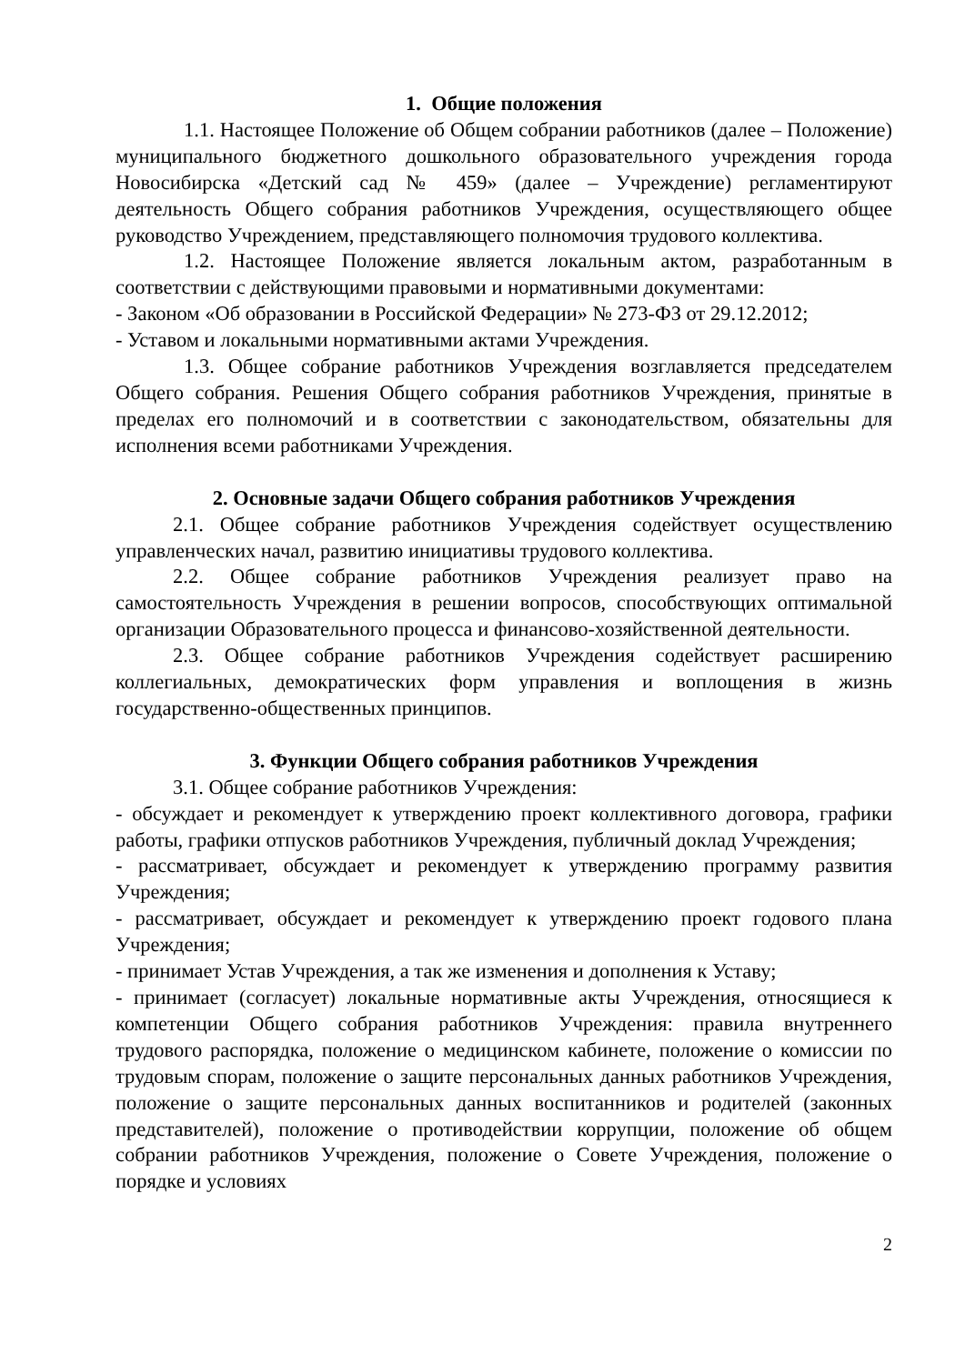1. Общие положения
1.1. Настоящее Положение об Общем собрании работников (далее – Положение) муниципального бюджетного дошкольного образовательного учреждения города Новосибирска «Детский сад № 459» (далее – Учреждение) регламентируют деятельность Общего собрания работников Учреждения, осуществляющего общее руководство Учреждением, представляющего полномочия трудового коллектива.
1.2. Настоящее Положение является локальным актом, разработанным в соответствии с действующими правовыми и нормативными документами:
- Законом «Об образовании в Российской Федерации» № 273-ФЗ от 29.12.2012;
- Уставом и локальными нормативными актами Учреждения.
1.3. Общее собрание работников Учреждения возглавляется председателем Общего собрания. Решения Общего собрания работников Учреждения, принятые в пределах его полномочий и в соответствии с законодательством, обязательны для исполнения всеми работниками Учреждения.
2. Основные задачи Общего собрания работников Учреждения
2.1. Общее собрание работников Учреждения содействует осуществлению управленческих начал, развитию инициативы трудового коллектива.
2.2. Общее собрание работников Учреждения реализует право на самостоятельность Учреждения в решении вопросов, способствующих оптимальной организации Образовательного процесса и финансово-хозяйственной деятельности.
2.3. Общее собрание работников Учреждения содействует расширению коллегиальных, демократических форм управления и воплощения в жизнь государственно-общественных принципов.
3. Функции Общего собрания работников Учреждения
3.1. Общее собрание работников Учреждения:
- обсуждает и рекомендует к утверждению проект коллективного договора, графики работы, графики отпусков работников Учреждения, публичный доклад Учреждения;
- рассматривает, обсуждает и рекомендует к утверждению программу развития Учреждения;
- рассматривает, обсуждает и рекомендует к утверждению проект годового плана Учреждения;
- принимает Устав Учреждения, а так же изменения и дополнения к Уставу;
- принимает (согласует) локальные нормативные акты Учреждения, относящиеся к компетенции Общего собрания работников Учреждения: правила внутреннего трудового распорядка, положение о медицинском кабинете, положение о комиссии по трудовым спорам, положение о защите персональных данных работников Учреждения, положение о защите персональных данных воспитанников и родителей (законных представителей), положение о противодействии коррупции, положение об общем собрании работников Учреждения, положение о Совете Учреждения, положение о порядке и условиях
2